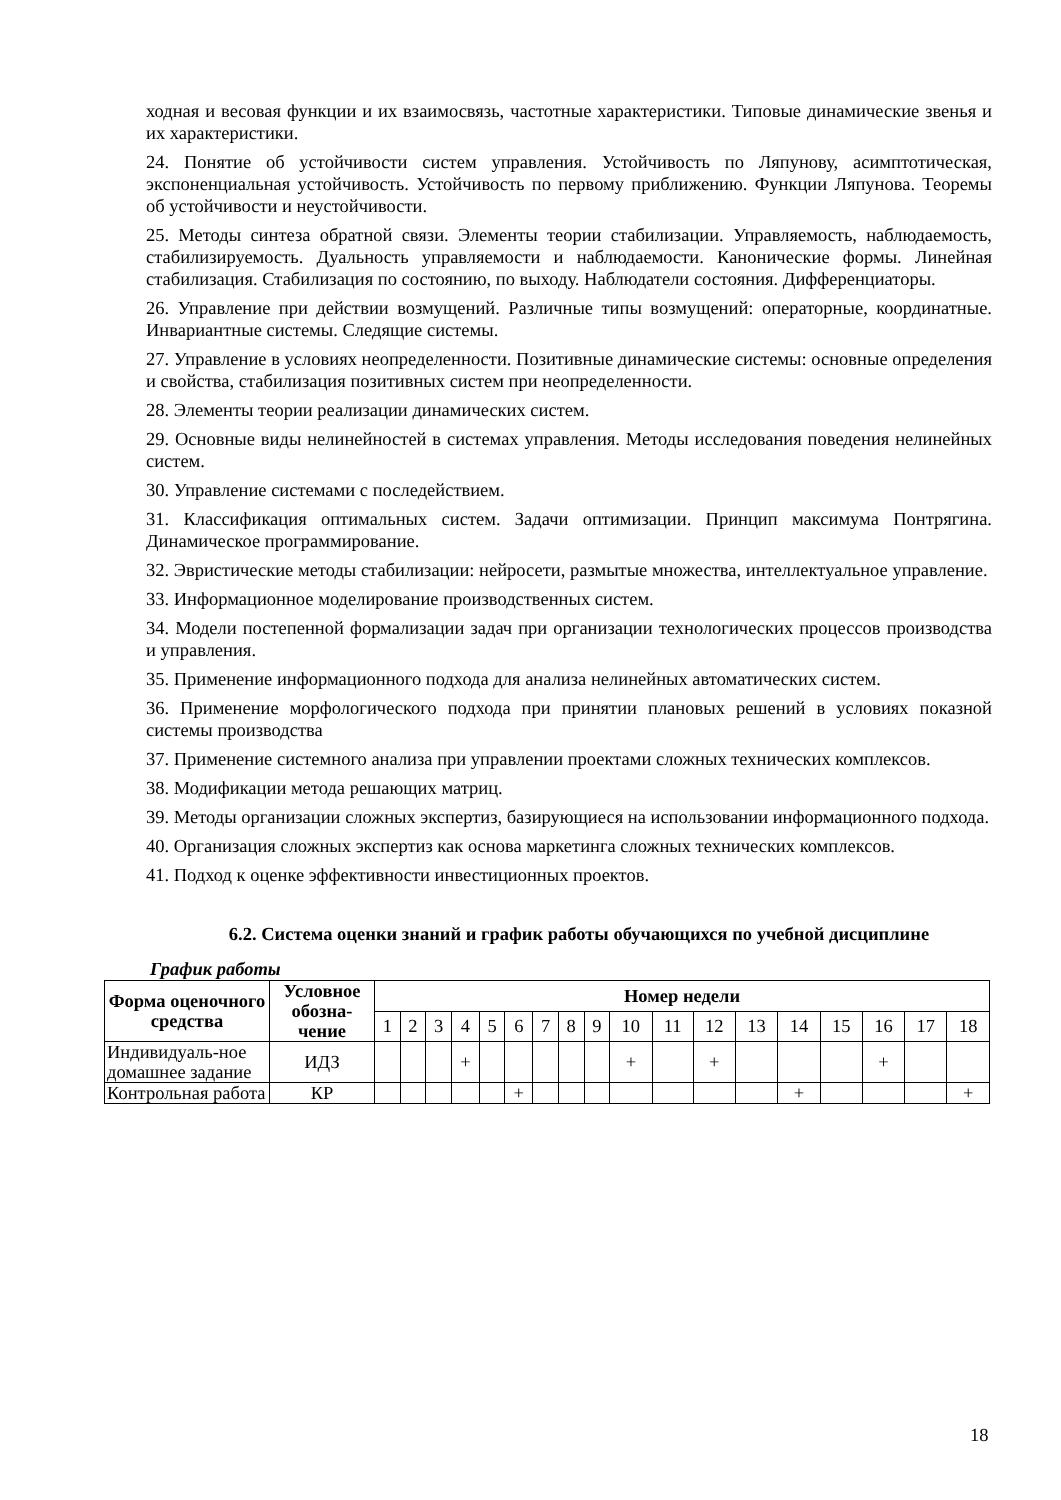ходная и весовая функции и их взаимосвязь, частотные характеристики. Типовые динамические звенья и их характеристики.
24. Понятие об устойчивости систем управления. Устойчивость по Ляпунову, асимптотическая, экспоненциальная устойчивость. Устойчивость по первому приближению. Функции Ляпунова. Теоремы об устойчивости и неустойчивости.
25. Методы синтеза обратной связи. Элементы теории стабилизации. Управляемость, наблюдаемость, стабилизируемость. Дуальность управляемости и наблюдаемости. Канонические формы. Линейная стабилизация. Стабилизация по состоянию, по выходу. Наблюдатели состояния. Дифференциаторы.
26. Управление при действии возмущений. Различные типы возмущений: операторные, координатные. Инвариантные системы. Следящие системы.
27. Управление в условиях неопределенности. Позитивные динамические системы: основные определения и свойства, стабилизация позитивных систем при неопределенности.
28. Элементы теории реализации динамических систем.
29. Основные виды нелинейностей в системах управления. Методы исследования поведения нелинейных систем.
30. Управление системами с последействием.
31. Классификация оптимальных систем. Задачи оптимизации. Принцип максимума Понтрягина. Динамическое программирование.
32. Эвристические методы стабилизации: нейросети, размытые множества, интеллектуальное управление.
33. Информационное моделирование производственных систем.
34. Модели постепенной формализации задач при организации технологических процессов производства и управления.
35. Применение информационного подхода для анализа нелинейных автоматических систем.
36. Применение морфологического подхода при принятии плановых решений в условиях показной системы производства
37. Применение системного анализа при управлении проектами сложных технических комплексов.
38. Модификации метода решающих матриц.
39. Методы организации сложных экспертиз, базирующиеся на использовании информационного подхода.
40. Организация сложных экспертиз как основа маркетинга сложных технических комплексов.
41. Подход к оценке эффективности инвестиционных проектов.
6.2. Система оценки знаний и график работы обучающихся по учебной дисциплине
График работы
| Форма оценочного средства | Условное обозна-чение | Номер недели | | | | | | | | | | | | | | | | | |
| --- | --- | --- | --- | --- | --- | --- | --- | --- | --- | --- | --- | --- | --- | --- | --- | --- | --- | --- | --- |
| | | 1 | 2 | 3 | 4 | 5 | 6 | 7 | 8 | 9 | 10 | 11 | 12 | 13 | 14 | 15 | 16 | 17 | 18 |
| Индивидуаль-ное домашнее задание | ИДЗ | | | | + | | | | | | + | | + | | | | + | | |
| Контрольная работа | КР | | | | | | + | | | | | | | | + | | | | + |
18